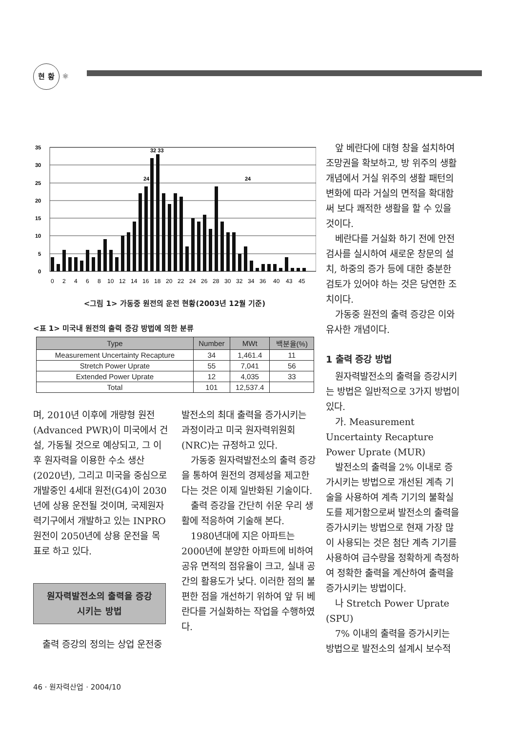현 황 ⚛
35
30
25
20
15
10
5
0
32 33
24
24
0
2
4
6
8
10
12
14
16
18
20
22
24
26
28
30
32
34
36
40
43
45
<그림 1> 가동중 원전의 운전 현황(2003년 12월 기준)
<표 1> 미국내 원전의 출력 증강 방법에 의한 분류
| Type | Number | MWt | 백분율(%) |
| --- | --- | --- | --- |
| Measurement Uncertainty Recapture | 34 | 1,461.4 | 11 |
| Stretch Power Uprate | 55 | 7,041 | 56 |
| Extended Power Uprate | 12 | 4,035 | 33 |
| Total | 101 | 12,537.4 | |
며, 2010년 이후에 개량형 원전(Advanced PWR)이 미국에서 건설, 가동될 것으로 예상되고, 그 이후 원자력을 이용한 수소 생산(2020년), 그리고 미국을 중심으로 개발중인 4세대 원전(G4)이 2030년에 상용 운전될 것이며, 국제원자력기구에서 개발하고 있는 INPRO 원전이 2050년에 상용 운전을 목표로 하고 있다.
원자력발전소의 출력을 증강
시키는 방법
출력 증강의 정의는 상업 운전중
발전소의 최대 출력을 증가시키는 과정이라고 미국 원자력위원회(NRC)는 규정하고 있다.
가동중 원자력발전소의 출력 증강을 통하여 원전의 경제성을 제고한다는 것은 이제 일반화된 기술이다.
출력 증강을 간단히 쉬운 우리 생활에 적응하여 기술해 본다.
1980년대에 지은 아파트는 2000년에 분양한 아파트에 비하여 공유 면적의 점유율이 크고, 실내 공간의 활용도가 낮다. 이러한 점의 불편한 점을 개선하기 위하여 앞 뒤 베란다를 거실화하는 작업을 수행하였다.
앞 베란다에 대형 창을 설치하여 조망권을 확보하고, 방 위주의 생활 개념에서 거실 위주의 생활 패턴의 변화에 따라 거실의 면적을 확대함써 보다 쾌적한 생활을 할 수 있을 것이다.
베란다를 거실화 하기 전에 안전 검사를 실시하여 새로운 창문의 설치, 하중의 증가 등에 대한 충분한 검토가 있어야 하는 것은 당연한 조치이다.
가동중 원전의 출력 증강은 이와 유사한 개념이다.
1 출력 증강 방법
원자력발전소의 출력을 증강시키는 방법은 일반적으로 3가지 방법이 있다.
가. Measurement Uncertainty Recapture Power Uprate (MUR)
발전소의 출력을 2% 이내로 증가시키는 방법으로 개선된 계측 기술을 사용하여 계측 기기의 불확실도를 제거함으로써 발전소의 출력을 증가시키는 방법으로 현재 가장 많이 사용되는 것은 첨단 계측 기기를 사용하여 급수량을 정확하게 측정하여 정확한 출력을 계산하여 출력을 증가시키는 방법이다.
나 Stretch Power Uprate (SPU)
7% 이내의 출력을 증가시키는 방법으로 발전소의 설계시 보수적
46 · 원자력산업 · 2004/10